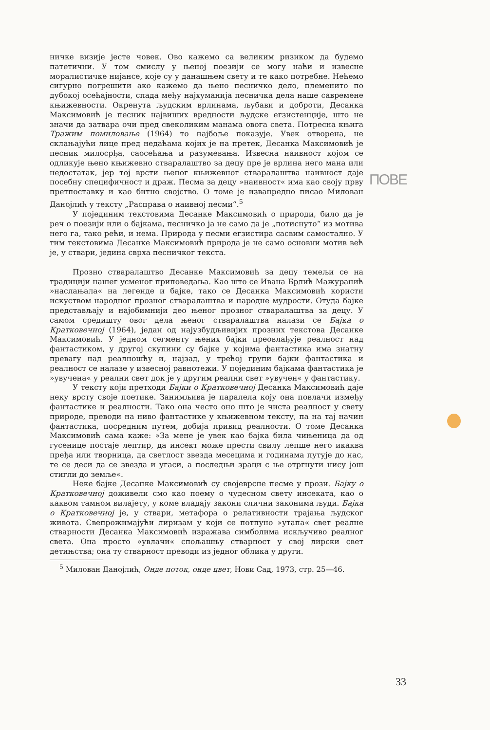ПОВЕ
ничке визије јесте човек. Ово кажемо са великим ризиком да будемо патетични. У том смислу у њеној поезији се могу наћи и извесне моралистичке нијансе, које су у данашњем свету и те како потребне. Нећемо сигурно погрешити ако кажемо да њено песничко дело, племенито по дубокој осећајности, спада међу најхуманија песничка дела наше савремене књижевности. Окренута људским врлинама, љубави и доброти, Десанка Максимовић је песник највиших вредности људске егзистенције, што не значи да затвара очи пред свеколиким манама овога света. Потресна књига Тражим помиловање (1964) то најбоље показује. Увек отворена, не склањајући лице пред недаћама којих је на претек, Десанка Максимовић је песник милосрђа, саосећања и разумевања. Извесна наивност којом се одликује њено књижевно стваралаштво за децу пре је врлина него мана или недостатак, јер тој врсти њеног књижевног стваралаштва наивност даје посебну специфичност и драж. Песма за децу »наивност« има као своју прву претпоставку и као битно својство. О томе је изванредно писао Милован Данојлић у тексту „Расправа о наивној песми“.<sup>5</sup>
У појединим текстовима Десанке Максимовић о природи, било да је реч о поезији или о бајкама, песничко ја не само да је „потиснуто“ из мотива него га, тако рећи, и нема. Природа у песми егзистира сасвим самостално. У тим текстовима Десанке Максимовић природа је не само основни мотив већ је, у ствари, једина сврха песничког текста.
Прозно стваралаштво Десанке Максимовић за децу темељи се на традицији нашег усменог приповедања. Као што се Ивана Брлић Мажуранић »наслањала« на легенде и бајке, тако се Десанка Максимовић користи искуством народног прозног стваралаштва и народне мудрости. Отуда бајке представљају и најобимнији део њеног прозног стваралаштва за децу. У самом средишту овог дела њеног стваралаштва налази се Бајка о Кратковечној (1964), један од најузбудљивијих прозних текстова Десанке Максимовић. У једном сегменту њених бајки преовлађује реалност над фантастиком, у другој скупини су бајке у којима фантастика има знатну превагу над реалношћу и, најзад, у трећој групи бајки фантастика и реалност се налазе у извесној равнотежи. У појединим бајкама фантастика је »увучена« у реални свет док је у другим реални свет »увучен« у фантастику.
У тексту који претходи Бајки о Кратковечној Десанка Максимовић даје неку врсту своје поетике. Занимљива је паралела коју она повлачи између фантастике и реалности. Тако она често оно што је чиста реалност у свету природе, преводи на ниво фантастике у књижевном тексту, па на тај начин фантастика, посредним путем, добија привид реалности. О томе Десанка Максимовић сама каже: »За мене је увек као бајка била чињеница да од гусенице постаје лептир, да инсект може прести свилу лепше него икаква пређа или творница, да светлост звезда месецима и годинама путује до нас, те се деси да се звезда и угаси, а последњи зраци с ње отргнути нису још стигли до земље«.
Неке бајке Десанке Максимовић су својеврсне песме у прози. Бајку о Кратковечној доживели смо као поему о чудесном свету инсеката, као о каквом тамном вилајету, у коме владају закони слични законима људи. Бајка о Кратковечној је, у ствари, метафора о релативности трајања људског живота. Свепрожимајући лиризам у који се потпуно »утапа« свет реалне стварности Десанка Максимовић изражава симболима искључиво реалног света. Она просто »увлачи« спољашњу стварност у свој лирски свет детињства; она ту стварност преводи из једног облика у други.
<sup>5</sup> Милован Данојлић, Онде поток, онде цвет, Нови Сад, 1973, стр. 25—46.
33